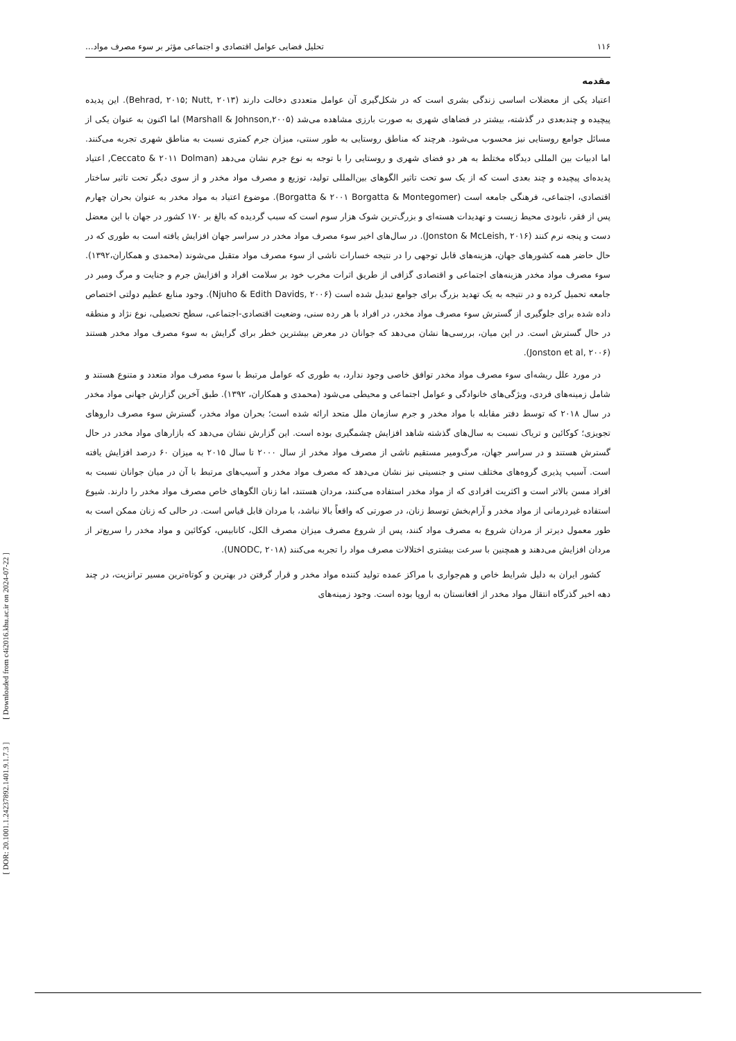[ DOR: 20.1001.1.24237892.1401.9.1.7.3 ] [ Downloaded from c4i2016.khu.ac.ir on 2024-07-22 ]
۱۱۶ تحلیل فضایی عوامل اقتصادی و اجتماعی مؤثر بر سوء مصرف مواد...
مقدمه
اعتیاد یکی از معضلات اساسی زندگی بشری است که در شکل‌گیری آن عوامل متعددی دخالت دارند (Behrad, ۲۰۱۵; Nutt, ۲۰۱۳). این پدیده پیچیده و چندبعدی در گذشته، بیشتر در فضاهای شهری به صورت بارزی مشاهده می‌شد (Marshall & Johnson,۲۰۰۵) اما اکنون به عنوان یکی از مسائل جوامع روستایی نیز محسوب می‌شود. هرچند که مناطق روستایی به طور سنتی، میزان جرم کمتری نسبت به مناطق شهری تجربه می‌کنند. اما ادبیات بین المللی دیدگاه مختلط به هر دو فضای شهری و روستایی را با توجه به نوع جرم نشان می‌دهد (Ceccato & ۲۰۱۱ Dolman, اعتیاد پدیده‌ای پیچیده و چند بعدی است که از یک سو تحت تاثیر الگوهای بین‌المللی تولید، توزیع و مصرف مواد مخدر و از سوی دیگر تحت تاثیر ساختار اقتصادی، اجتماعی، فرهنگی جامعه است (Borgatta & ۲۰۰۱ Borgatta & Montegomer). موضوع اعتیاد به مواد مخدر به عنوان بحران چهارم پس از فقر، نابودی محیط زیست و تهدیدات هسته‌ای و بزرگ‌ترین شوک هزار سوم است که سبب گردیده که بالغ بر ۱۷۰ کشور در جهان با این معضل دست و پنجه نرم کنند (Jonston & McLeish, ۲۰۱۶). در سال‌های اخیر سوء مصرف مواد مخدر در سراسر جهان افزایش یافته است به طوری که در حال حاضر همه کشورهای جهان، هزینه‌های قابل توجهی را در نتیجه خسارات ناشی از سوء مصرف مواد متقبل می‌شوند (محمدی و همکاران،۱۳۹۲). سوء مصرف مواد مخدر هزینه‌های اجتماعی و اقتصادی گزافی از طریق اثرات مخرب خود بر سلامت افراد و افزایش جرم و جنایت و مرگ ومیر در جامعه تحمیل کرده و در نتیجه به یک تهدید بزرگ برای جوامع تبدیل شده است (Njuho & Edith Davids, ۲۰۰۶). وجود منابع عظیم دولتی اختصاص داده شده برای جلوگیری از گسترش سوء مصرف مواد مخدر، در افراد با هر رده سنی، وضعیت اقتصادی-اجتماعی، سطح تحصیلی، نوع نژاد و منطقه در حال گسترش است. در این میان، بررسی‌ها نشان می‌دهد که جوانان در معرض بیشترین خطر برای گرایش به سوء مصرف مواد مخدر هستند (Jonston et al, ۲۰۰۶).
در مورد علل ریشه‌ای سوء مصرف مواد مخدر توافق خاصی وجود ندارد، به طوری که عوامل مرتبط با سوء مصرف مواد متعدد و متنوع هستند و شامل زمینه‌های فردی، ویژگی‌های خانوادگی و عوامل اجتماعی و محیطی می‌شود (محمدی و همکاران، ۱۳۹۲). طبق آخرین گزارش جهانی مواد مخدر در سال ۲۰۱۸ که توسط دفتر مقابله با مواد مخدر و جرم سازمان ملل متحد ارائه شده است؛ بحران مواد مخدر، گسترش سوء مصرف داروهای تجویزی؛ کوکائین و تریاک نسبت به سال‌های گذشته شاهد افزایش چشمگیری بوده است. این گزارش نشان می‌دهد که بازارهای مواد مخدر در حال گسترش هستند و در سراسر جهان، مرگ‌ومیر مستقیم ناشی از مصرف مواد مخدر از سال ۲۰۰۰ تا سال ۲۰۱۵ به میزان ۶۰ درصد افزایش یافته است. آسیب پذیری گروه‌های مختلف سنی و جنسیتی نیز نشان می‌دهد که مصرف مواد مخدر و آسیب‌های مرتبط با آن در میان جوانان نسبت به افراد مسن بالاتر است و اکثریت افرادی که از مواد مخدر استفاده می‌کنند، مردان هستند، اما زنان الگوهای خاص مصرف مواد مخدر را دارند. شیوع استفاده غیردرمانی از مواد مخدر و آرام‌بخش توسط زنان، در صورتی که واقعاً بالا نباشد، با مردان قابل قیاس است. در حالی که زنان ممکن است به طور معمول دیرتر از مردان شروع به مصرف مواد کنند، پس از شروع مصرف میزان مصرف الکل، کانابیس، کوکائین و مواد مخدر را سریع‌تر از مردان افزایش می‌دهند و همچنین با سرعت بیشتری اختلالات مصرف مواد را تجربه می‌کنند (UNODC, ۲۰۱۸).
کشور ایران به دلیل شرایط خاص و هم‌جواری با مراکز عمده تولید کننده مواد مخدر و قرار گرفتن در بهترین و کوتاه‌ترین مسیر ترانزیت، در چند دهه اخیر گذرگاه انتقال مواد مخدر از افغانستان به اروپا بوده است. وجود زمینه‌های